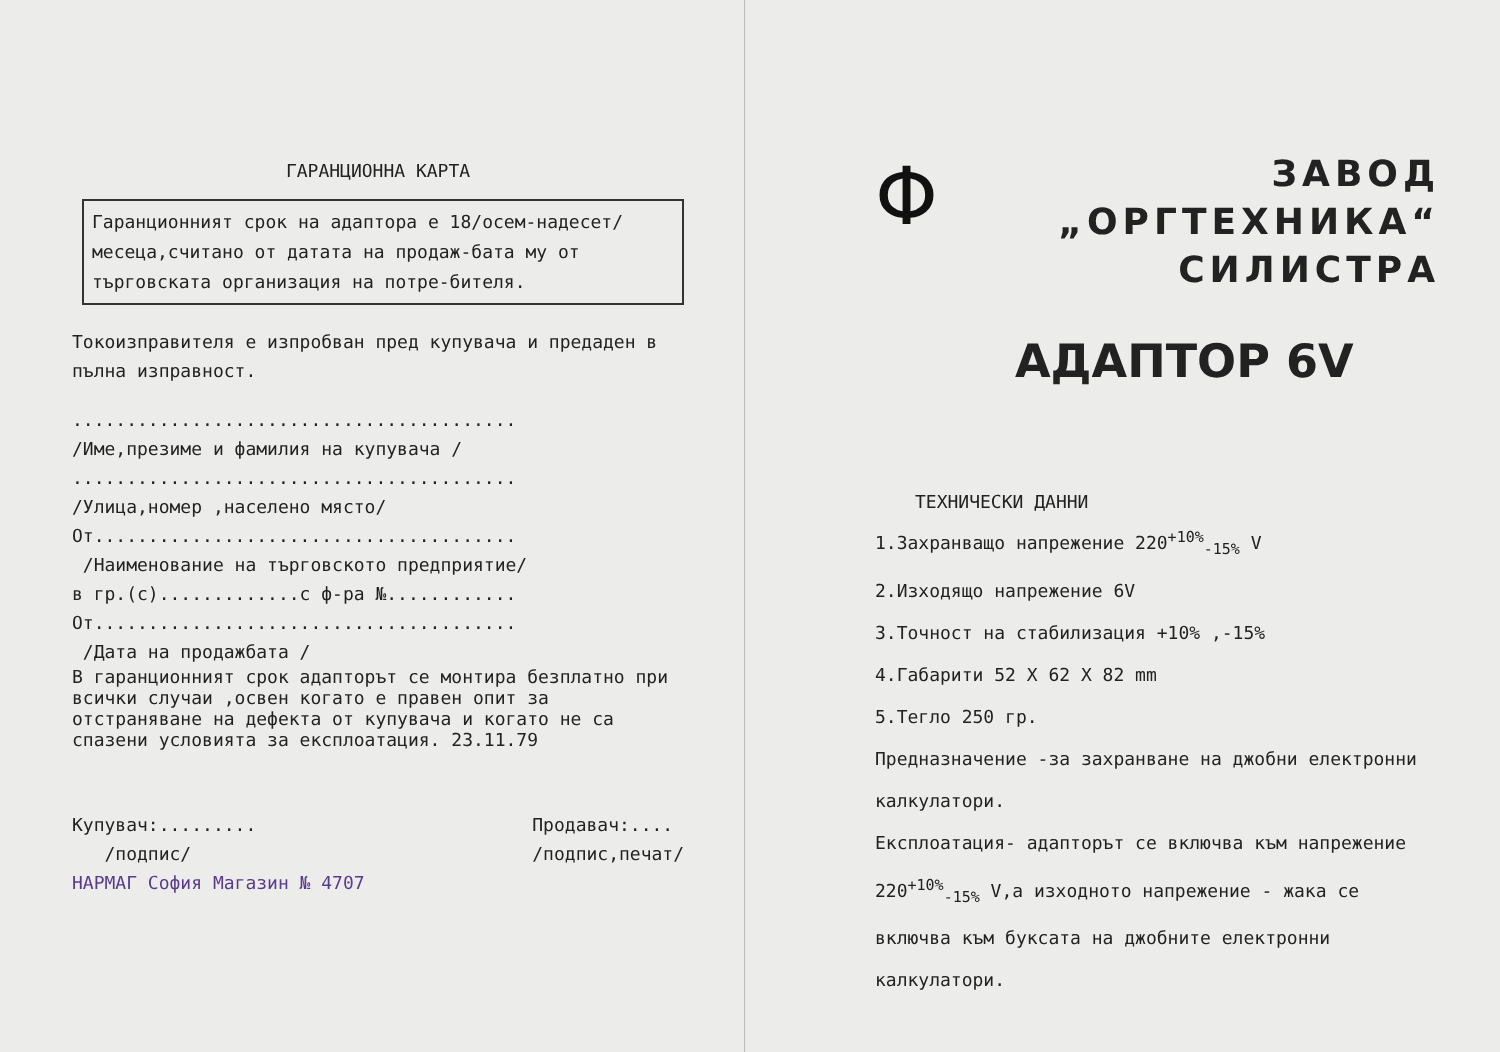ГАРАНЦИОННА КАРТА
Гаранционният срок на адаптора е 18/осем-надесет/месеца,считано от датата на продаж-бата му от търговската организация на потре-бителя.
Токоизправителя е изпробван пред купувача и предаден в пълна изправност.
.........................................
/Име,презиме и фамилия на купувача /
.........................................
/Улица,номер ,населено място/
От.......................................
/Наименование на търговското предприятие/
в гр.(с).............с ф-ра №............
От.......................................
/Дата на продажбата /
В гаранционният срок адапторът се монтира безплатно при всички случаи ,освен когато е правен опит за отстраняване на дефекта от купувача и когато не са спазени условията за експлоатация. 23.11.79
Купувач:.........
/подпис/
Продавач:....
/подпис,печат/
НАРМАГ София Магазин № 4707
Φ
ЗАВОД
„ОРГТЕХНИКА“
СИЛИСТРА
АДАПТОР 6V
ТЕХНИЧЕСКИ ДАННИ
1.Захранващо напрежение 220<sup>+10%</sup><sub>-15%</sub> V
2.Изходящо напрежение 6V
3.Точност на стабилизация +10% ,-15%
4.Габарити 52 X 62 X 82 mm
5.Тегло 250 гр.
Предназначение -за захранване на джобни електронни калкулатори.
Експлоатация- адапторът се включва към напрежение 220<sup>+10%</sup><sub>-15%</sub> V,а изходното напрежение - жака се включва към буксата на джобните електронни калкулатори.